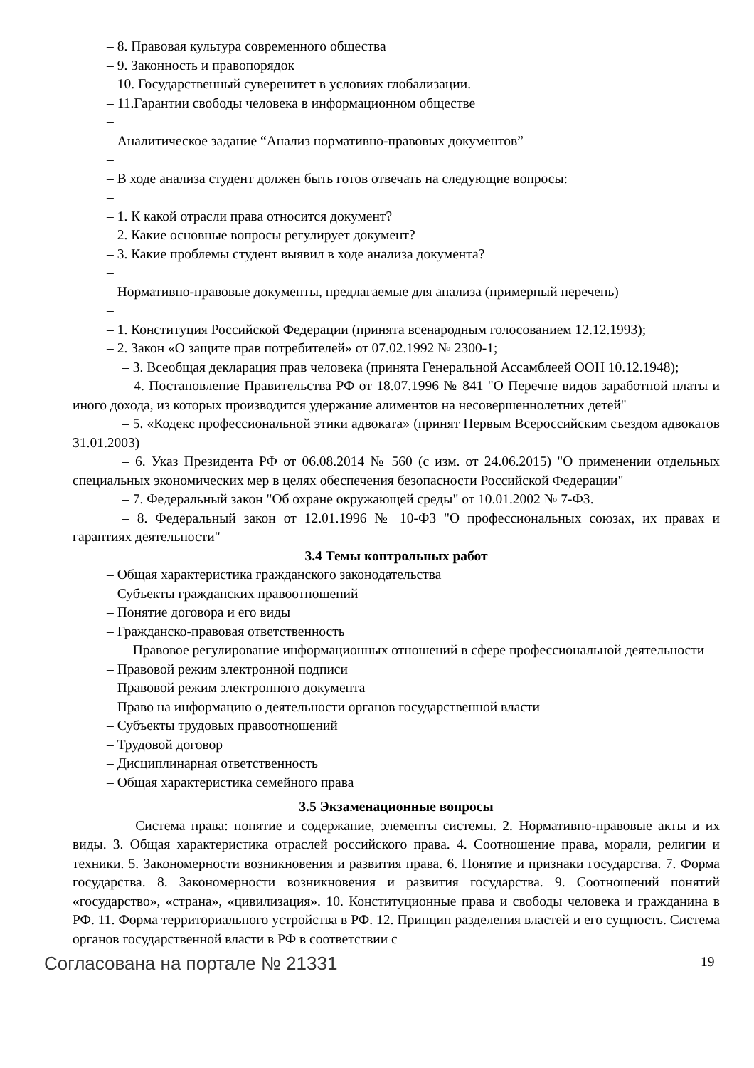– 8. Правовая культура современного общества
– 9. Законность и правопорядок
– 10. Государственный суверенитет в условиях глобализации.
– 11.Гарантии свободы человека в информационном обществе
–
– Аналитическое задание “Анализ нормативно-правовых документов”
–
– В ходе анализа студент должен быть готов отвечать на следующие вопросы:
–
– 1. К какой отрасли права относится документ?
– 2. Какие основные вопросы регулирует документ?
– 3. Какие проблемы студент выявил в ходе анализа документа?
–
– Нормативно-правовые документы, предлагаемые для анализа (примерный перечень)
–
– 1. Конституция Российской Федерации (принята всенародным голосованием 12.12.1993);
– 2. Закон «О защите прав потребителей» от 07.02.1992 № 2300-1;
– 3. Всеобщая декларация прав человека (принята Генеральной Ассамблеей ООН 10.12.1948);
– 4. Постановление Правительства РФ от 18.07.1996 № 841 "О Перечне видов заработной платы и иного дохода, из которых производится удержание алиментов на несовершеннолетних детей"
– 5. «Кодекс профессиональной этики адвоката» (принят Первым Всероссийским съездом адвокатов 31.01.2003)
– 6. Указ Президента РФ от 06.08.2014 № 560 (с изм. от 24.06.2015) "О применении отдельных специальных экономических мер в целях обеспечения безопасности Российской Федерации"
– 7. Федеральный закон "Об охране окружающей среды" от 10.01.2002 № 7-ФЗ.
– 8. Федеральный закон от 12.01.1996 № 10-ФЗ "О профессиональных союзах, их правах и гарантиях деятельности"
3.4 Темы контрольных работ
– Общая характеристика гражданского законодательства
– Субъекты гражданских правоотношений
– Понятие договора и его виды
– Гражданско-правовая ответственность
– Правовое регулирование информационных отношений в сфере профессиональной деятельности
– Правовой режим электронной подписи
– Правовой режим электронного документа
– Право на информацию о деятельности органов государственной власти
– Субъекты трудовых правоотношений
– Трудовой договор
– Дисциплинарная ответственность
– Общая характеристика семейного права
3.5 Экзаменационные вопросы
– Система права: понятие и содержание, элементы системы. 2. Нормативно-правовые акты и их виды. 3. Общая характеристика отраслей российского права. 4. Соотношение права, морали, религии и техники. 5. Закономерности возникновения и развития права. 6. Понятие и признаки государства. 7. Форма государства. 8. Закономерности возникновения и развития государства. 9. Соотношений понятий «государство», «страна», «цивилизация». 10. Конституционные права и свободы человека и гражданина в РФ. 11. Форма территориального устройства в РФ. 12. Принцип разделения властей и его сущность. Система органов государственной власти в РФ в соответствии с
Согласована на портале № 21331 19